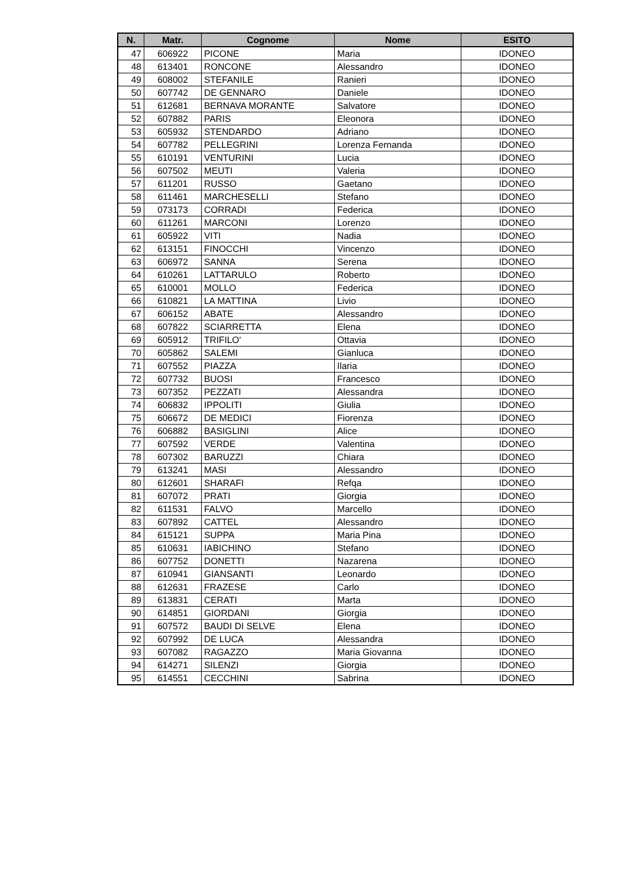| N. | Matr. | Cognome | Nome | ESITO |
| --- | --- | --- | --- | --- |
| 47 | 606922 | PICONE | Maria | IDONEO |
| 48 | 613401 | RONCONE | Alessandro | IDONEO |
| 49 | 608002 | STEFANILE | Ranieri | IDONEO |
| 50 | 607742 | DE GENNARO | Daniele | IDONEO |
| 51 | 612681 | BERNAVA MORANTE | Salvatore | IDONEO |
| 52 | 607882 | PARIS | Eleonora | IDONEO |
| 53 | 605932 | STENDARDO | Adriano | IDONEO |
| 54 | 607782 | PELLEGRINI | Lorenza Fernanda | IDONEO |
| 55 | 610191 | VENTURINI | Lucia | IDONEO |
| 56 | 607502 | MEUTI | Valeria | IDONEO |
| 57 | 611201 | RUSSO | Gaetano | IDONEO |
| 58 | 611461 | MARCHESELLI | Stefano | IDONEO |
| 59 | 073173 | CORRADI | Federica | IDONEO |
| 60 | 611261 | MARCONI | Lorenzo | IDONEO |
| 61 | 605922 | VITI | Nadia | IDONEO |
| 62 | 613151 | FINOCCHI | Vincenzo | IDONEO |
| 63 | 606972 | SANNA | Serena | IDONEO |
| 64 | 610261 | LATTARULO | Roberto | IDONEO |
| 65 | 610001 | MOLLO | Federica | IDONEO |
| 66 | 610821 | LA MATTINA | Livio | IDONEO |
| 67 | 606152 | ABATE | Alessandro | IDONEO |
| 68 | 607822 | SCIARRETTA | Elena | IDONEO |
| 69 | 605912 | TRIFILO' | Ottavia | IDONEO |
| 70 | 605862 | SALEMI | Gianluca | IDONEO |
| 71 | 607552 | PIAZZA | Ilaria | IDONEO |
| 72 | 607732 | BUOSI | Francesco | IDONEO |
| 73 | 607352 | PEZZATI | Alessandra | IDONEO |
| 74 | 606832 | IPPOLITI | Giulia | IDONEO |
| 75 | 606672 | DE MEDICI | Fiorenza | IDONEO |
| 76 | 606882 | BASIGLINI | Alice | IDONEO |
| 77 | 607592 | VERDE | Valentina | IDONEO |
| 78 | 607302 | BARUZZI | Chiara | IDONEO |
| 79 | 613241 | MASI | Alessandro | IDONEO |
| 80 | 612601 | SHARAFI | Refqa | IDONEO |
| 81 | 607072 | PRATI | Giorgia | IDONEO |
| 82 | 611531 | FALVO | Marcello | IDONEO |
| 83 | 607892 | CATTEL | Alessandro | IDONEO |
| 84 | 615121 | SUPPA | Maria Pina | IDONEO |
| 85 | 610631 | IABICHINO | Stefano | IDONEO |
| 86 | 607752 | DONETTI | Nazarena | IDONEO |
| 87 | 610941 | GIANSANTI | Leonardo | IDONEO |
| 88 | 612631 | FRAZESE | Carlo | IDONEO |
| 89 | 613831 | CERATI | Marta | IDONEO |
| 90 | 614851 | GIORDANI | Giorgia | IDONEO |
| 91 | 607572 | BAUDI DI SELVE | Elena | IDONEO |
| 92 | 607992 | DE LUCA | Alessandra | IDONEO |
| 93 | 607082 | RAGAZZO | Maria Giovanna | IDONEO |
| 94 | 614271 | SILENZI | Giorgia | IDONEO |
| 95 | 614551 | CECCHINI | Sabrina | IDONEO |